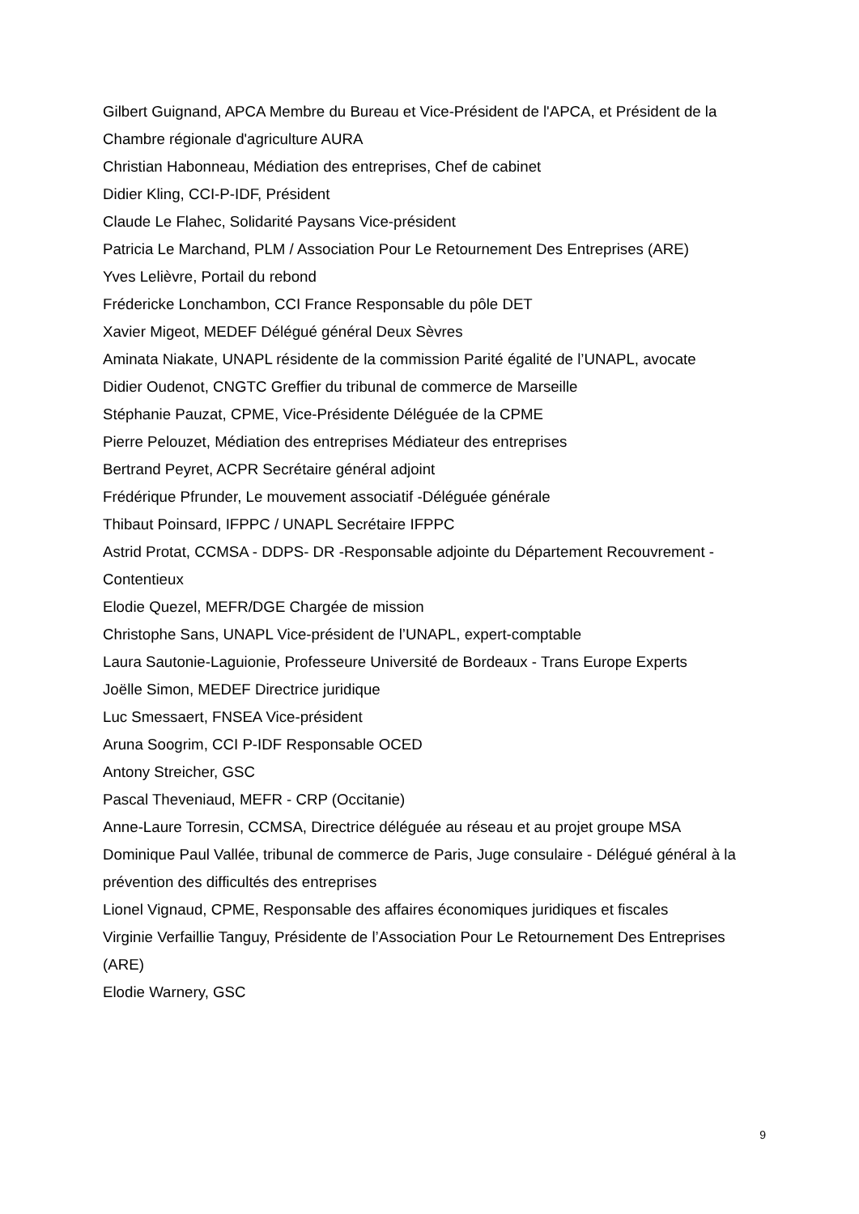Gilbert Guignand, APCA Membre du Bureau et Vice-Président de l'APCA, et Président de la Chambre régionale d'agriculture AURA
Christian Habonneau, Médiation des entreprises, Chef de cabinet
Didier Kling, CCI-P-IDF, Président
Claude Le Flahec, Solidarité Paysans Vice-président
Patricia Le Marchand, PLM / Association Pour Le Retournement Des Entreprises (ARE)
Yves Lelièvre, Portail du rebond
Frédericke Lonchambon, CCI France Responsable du pôle DET
Xavier Migeot, MEDEF Délégué général Deux Sèvres
Aminata Niakate, UNAPL résidente de la commission Parité égalité de l’UNAPL, avocate
Didier Oudenot, CNGTC Greffier du tribunal de commerce de Marseille
Stéphanie Pauzat, CPME, Vice-Présidente Déléguée de la CPME
Pierre Pelouzet, Médiation des entreprises Médiateur des entreprises
Bertrand Peyret, ACPR Secrétaire général adjoint
Frédérique Pfrunder, Le mouvement associatif -Déléguée générale
Thibaut Poinsard, IFPPC / UNAPL Secrétaire IFPPC
Astrid Protat, CCMSA - DDPS- DR -Responsable adjointe du Département Recouvrement - Contentieux
Elodie Quezel, MEFR/DGE Chargée de mission
Christophe Sans, UNAPL Vice-président de l’UNAPL, expert-comptable
Laura Sautonie-Laguionie, Professeure Université de Bordeaux - Trans Europe Experts
Joëlle Simon, MEDEF Directrice juridique
Luc Smessaert, FNSEA Vice-président
Aruna Soogrim, CCI P-IDF Responsable OCED
Antony Streicher, GSC
Pascal Theveniaud, MEFR - CRP (Occitanie)
Anne-Laure Torresin, CCMSA, Directrice déléguée au réseau et au projet groupe MSA
Dominique Paul Vallée, tribunal de commerce de Paris, Juge consulaire - Délégué général à la prévention des difficultés des entreprises
Lionel Vignaud, CPME, Responsable des affaires économiques juridiques et fiscales
Virginie Verfaillie Tanguy, Présidente de l’Association Pour Le Retournement Des Entreprises (ARE)
Elodie Warnery, GSC
9